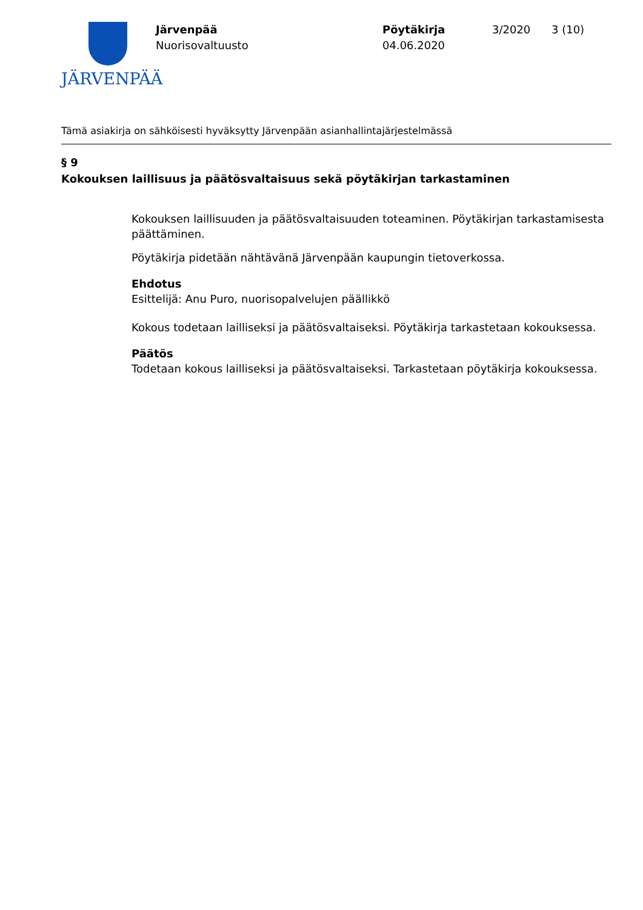JÄRVENPÄÄ
Järvenpää
Nuorisovaltuusto
Pöytäkirja
04.06.2020
3/2020 3 (10)
Tämä asiakirja on sähköisesti hyväksytty Järvenpään asianhallintajärjestelmässä
§ 9
Kokouksen laillisuus ja päätösvaltaisuus sekä pöytäkirjan tarkastaminen
Kokouksen laillisuuden ja päätösvaltaisuuden toteaminen. Pöytäkirjan tarkastamisesta päättäminen.
Pöytäkirja pidetään nähtävänä Järvenpään kaupungin tietoverkossa.
Ehdotus
Esittelijä: Anu Puro, nuorisopalvelujen päällikkö
Kokous todetaan lailliseksi ja päätösvaltaiseksi. Pöytäkirja tarkastetaan kokouksessa.
Päätös
Todetaan kokous lailliseksi ja päätösvaltaiseksi. Tarkastetaan pöytäkirja kokouksessa.